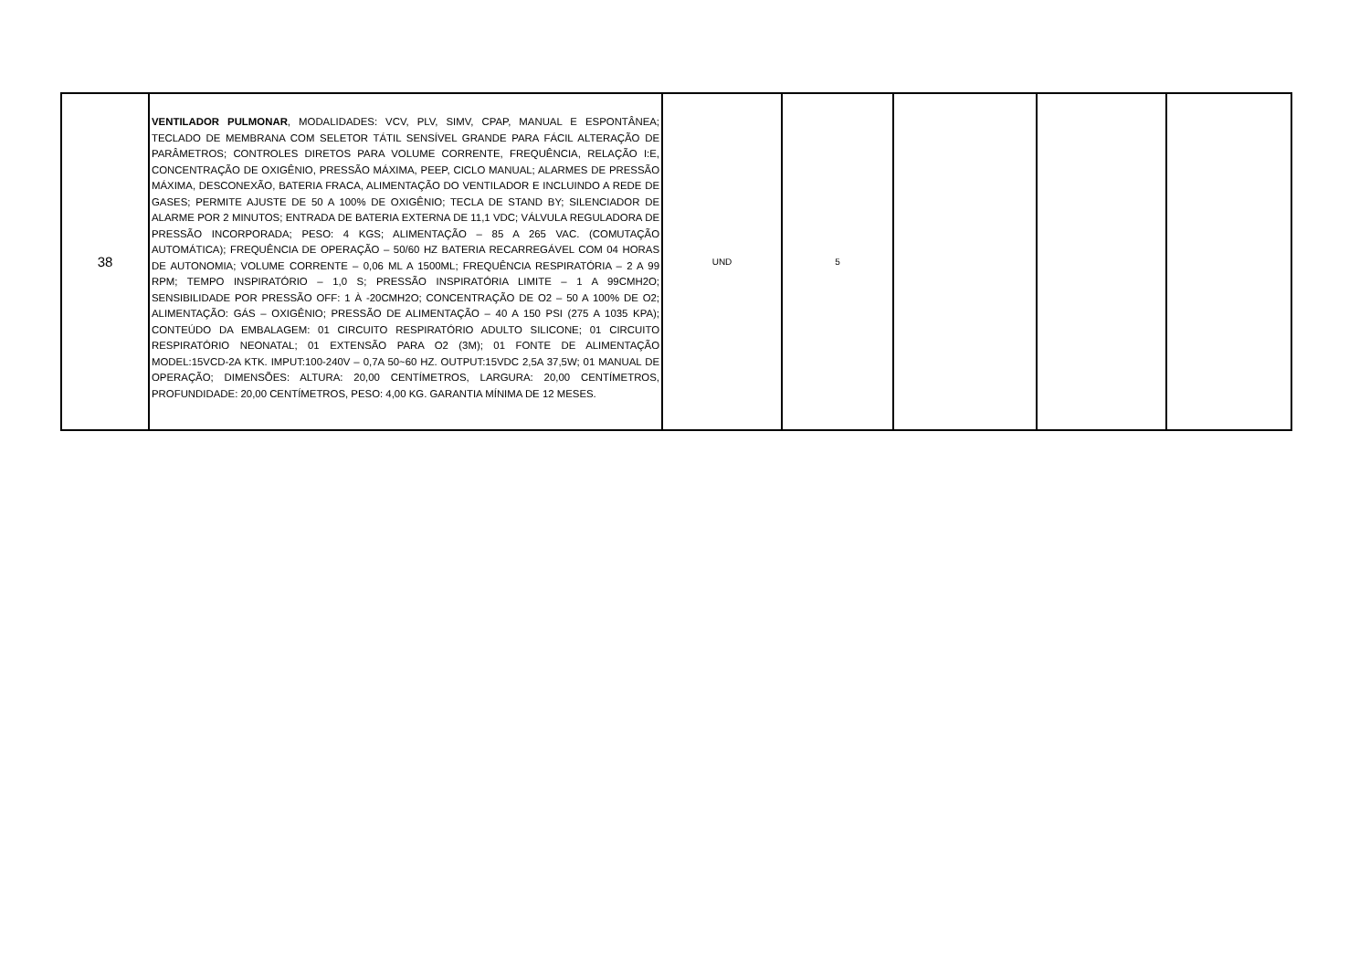| 38 | VENTILADOR PULMONAR , MODALIDADES: VCV, PLV, SIMV, CPAP, MANUAL E ESPONTÂNEA; TECLADO DE MEMBRANA COM SELETOR TÁTIL SENSÍVEL GRANDE PARA FÁCIL ALTERAÇÃO DE PARÂMETROS; CONTROLES DIRETOS PARA VOLUME CORRENTE, FREQUÊNCIA, RELAÇÃO I:E, CONCENTRAÇÃO DE OXIGÊNIO, PRESSÃO MÁXIMA, PEEP, CICLO MANUAL; ALARMES DE PRESSÃO MÁXIMA, DESCONEXÃO, BATERIA FRACA, ALIMENTAÇÃO DO VENTILADOR E INCLUINDO A REDE DE GASES; PERMITE AJUSTE DE 50 A 100% DE OXIGÊNIO; TECLA DE STAND BY; SILENCIADOR DE ALARME POR 2 MINUTOS; ENTRADA DE BATERIA EXTERNA DE 11,1 VDC; VÁLVULA REGULADORA DE PRESSÃO INCORPORADA; PESO: 4 KGS; ALIMENTAÇÃO – 85 A 265 VAC. (COMUTAÇÃO AUTOMÁTICA); FREQUÊNCIA DE OPERAÇÃO – 50/60 HZ BATERIA RECARREGÁVEL COM 04 HORAS DE AUTONOMIA; VOLUME CORRENTE – 0,06 ML A 1500ML; FREQUÊNCIA RESPIRATÓRIA – 2 A 99 RPM; TEMPO INSPIRATÓRIO – 1,0 S; PRESSÃO INSPIRATÓRIA LIMITE – 1 A 99CMH2O; SENSIBILIDADE POR PRESSÃO OFF: 1 À -20CMH2O; CONCENTRAÇÃO DE O2 – 50 A 100% DE O2; ALIMENTAÇÃO: GÁS – OXIGÊNIO; PRESSÃO DE ALIMENTAÇÃO – 40 A 150 PSI (275 A 1035 KPA); CONTEÚDO DA EMBALAGEM: 01 CIRCUITO RESPIRATÓRIO ADULTO SILICONE; 01 CIRCUITO RESPIRATÓRIO NEONATAL; 01 EXTENSÃO PARA O2 (3M); 01 FONTE DE ALIMENTAÇÃO MODEL:15VCD-2A KTK. IMPUT:100-240V – 0,7A 50~60 HZ. OUTPUT:15VDC 2,5A 37,5W; 01 MANUAL DE OPERAÇÃO; DIMENSÕES: ALTURA: 20,00 CENTÍMETROS, LARGURA: 20,00 CENTÍMETROS, PROFUNDIDADE: 20,00 CENTÍMETROS, PESO: 4,00 KG. GARANTIA MÍNIMA DE 12 MESES. | UND | 5 | | | |